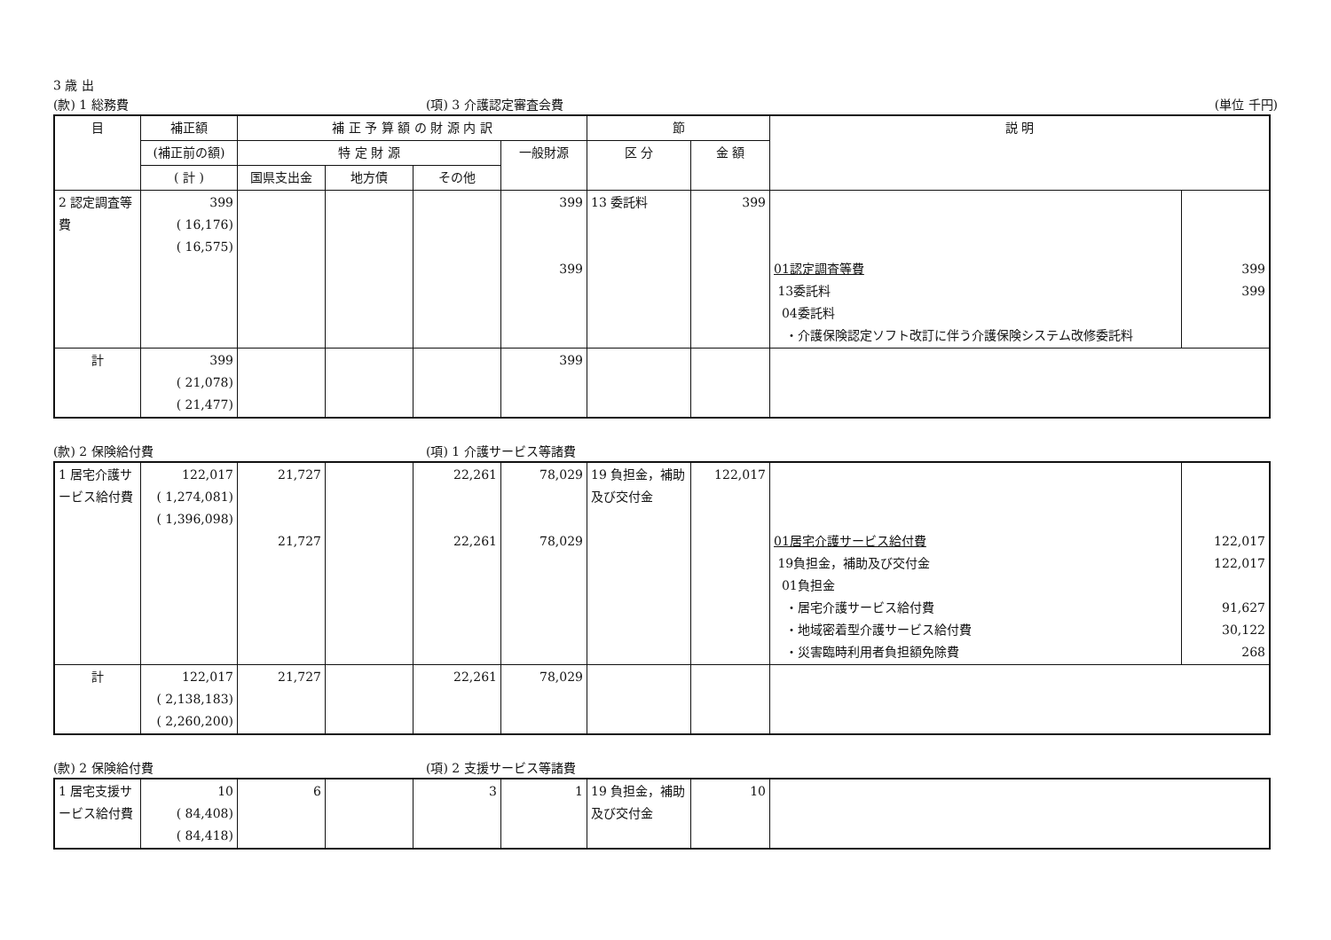3 歳 出
(款) 1 総務費 (項) 3 介護認定審査会費 (単位 千円)
| 目 | 補正額 | 補 正 予 算 額 の 財 源 内 訳 | | | | 節 | | 説 明 | |
| --- | --- | --- | --- | --- | --- | --- | --- | --- | --- |
| | (補正前の額) | 特 定 財 源 | | | 一般財源 | 区 分 | 金 額 | | |
| | ( 計 ) | 国県支出金 | 地方債 | その他 | | | | | |
| 2 認定調査等費 | 399 ( 16,176) ( 16,575) | | | | 399 399 | 13 委託料 | 399 | 01認定調査等費 13委託料 04委託料 ・介護保険認定ソフト改訂に伴う介護保険システム改修委託料 | 399 399 |
| 計 | 399 ( 21,078) ( 21,477) | | | | 399 | | | | |
(款) 2 保険給付費 (項) 1 介護サービス等諸費
| 1 居宅介護サービス給付費 | 122,017 ( 1,274,081) ( 1,396,098) | 21,727 21,727 | | 22,261 22,261 | 78,029 78,029 | 19 負担金，補助及び交付金 | 122,017 | 01居宅介護サービス給付費 19負担金，補助及び交付金 01負担金 ・居宅介護サービス給付費 ・地域密着型介護サービス給付費 ・災害臨時利用者負担額免除費 | 122,017 122,017 91,627 30,122 268 |
| 計 | 122,017 ( 2,138,183) ( 2,260,200) | 21,727 | | 22,261 | 78,029 | | | | |
(款) 2 保険給付費 (項) 2 支援サービス等諸費
| 1 居宅支援サービス給付費 | 10 ( 84,408) ( 84,418) | 6 | | 3 | 1 | 19 負担金，補助及び交付金 | 10 | |